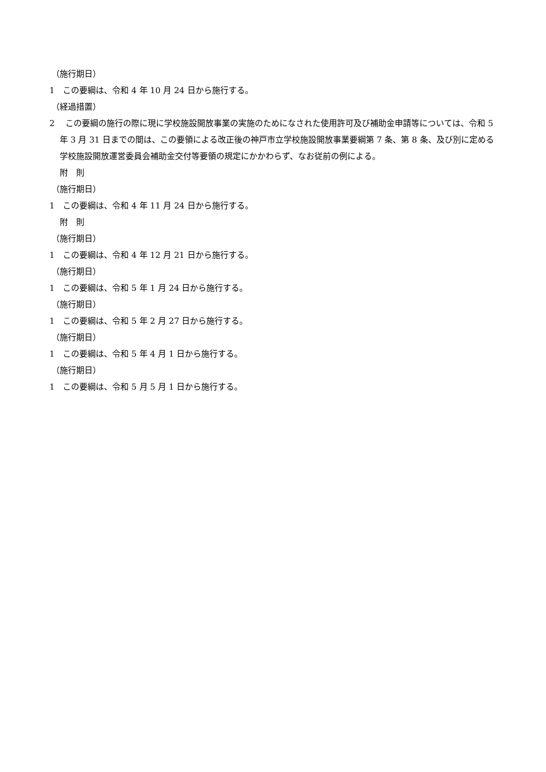（施行期日）
1　この要綱は、令和 4 年 10 月 24 日から施行する。
（経過措置）
2　 この要綱の施行の際に現に学校施設開放事業の実施のためになされた使用許可及び補助金申請等については、令和 5 年 3 月 31 日までの間は、この要領による改正後の神戸市立学校施設開放事業要綱第 7 条、第 8 条、及び別に定める学校施設開放運営委員会補助金交付等要領の規定にかかわらず、なお従前の例による。
附　則
（施行期日）
1　この要綱は、令和 4 年 11 月 24 日から施行する。
附　則
（施行期日）
1　この要綱は、令和 4 年 12 月 21 日から施行する。
（施行期日）
1　この要綱は、令和 5 年 1 月 24 日から施行する。
（施行期日）
1　この要綱は、令和 5 年 2 月 27 日から施行する。
（施行期日）
1　この要綱は、令和 5 年 4 月 1 日から施行する。
（施行期日）
1　この要綱は、令和 5 月 5 月 1 日から施行する。